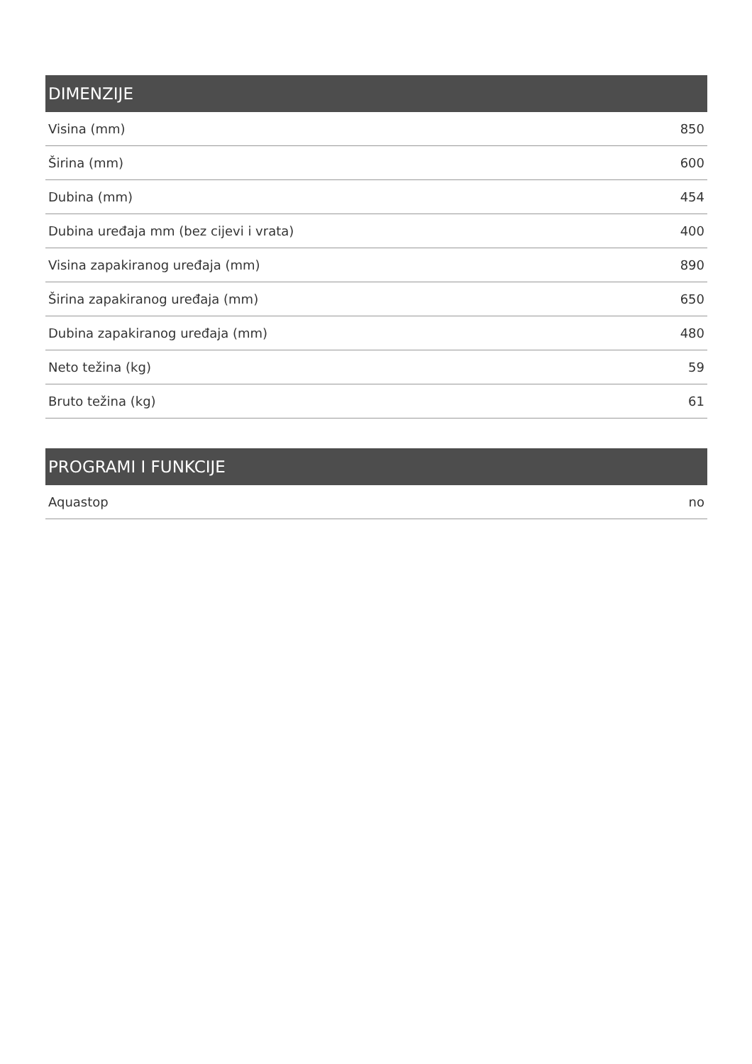| DIMENZIJE | |
| --- | --- |
| Visina (mm) | 850 |
| Širina (mm) | 600 |
| Dubina (mm) | 454 |
| Dubina uređaja mm (bez cijevi i vrata) | 400 |
| Visina zapakiranog uređaja (mm) | 890 |
| Širina zapakiranog uređaja (mm) | 650 |
| Dubina zapakiranog uređaja (mm) | 480 |
| Neto težina (kg) | 59 |
| Bruto težina (kg) | 61 |
| PROGRAMI I FUNKCIJE | |
| --- | --- |
| Aquastop | no |